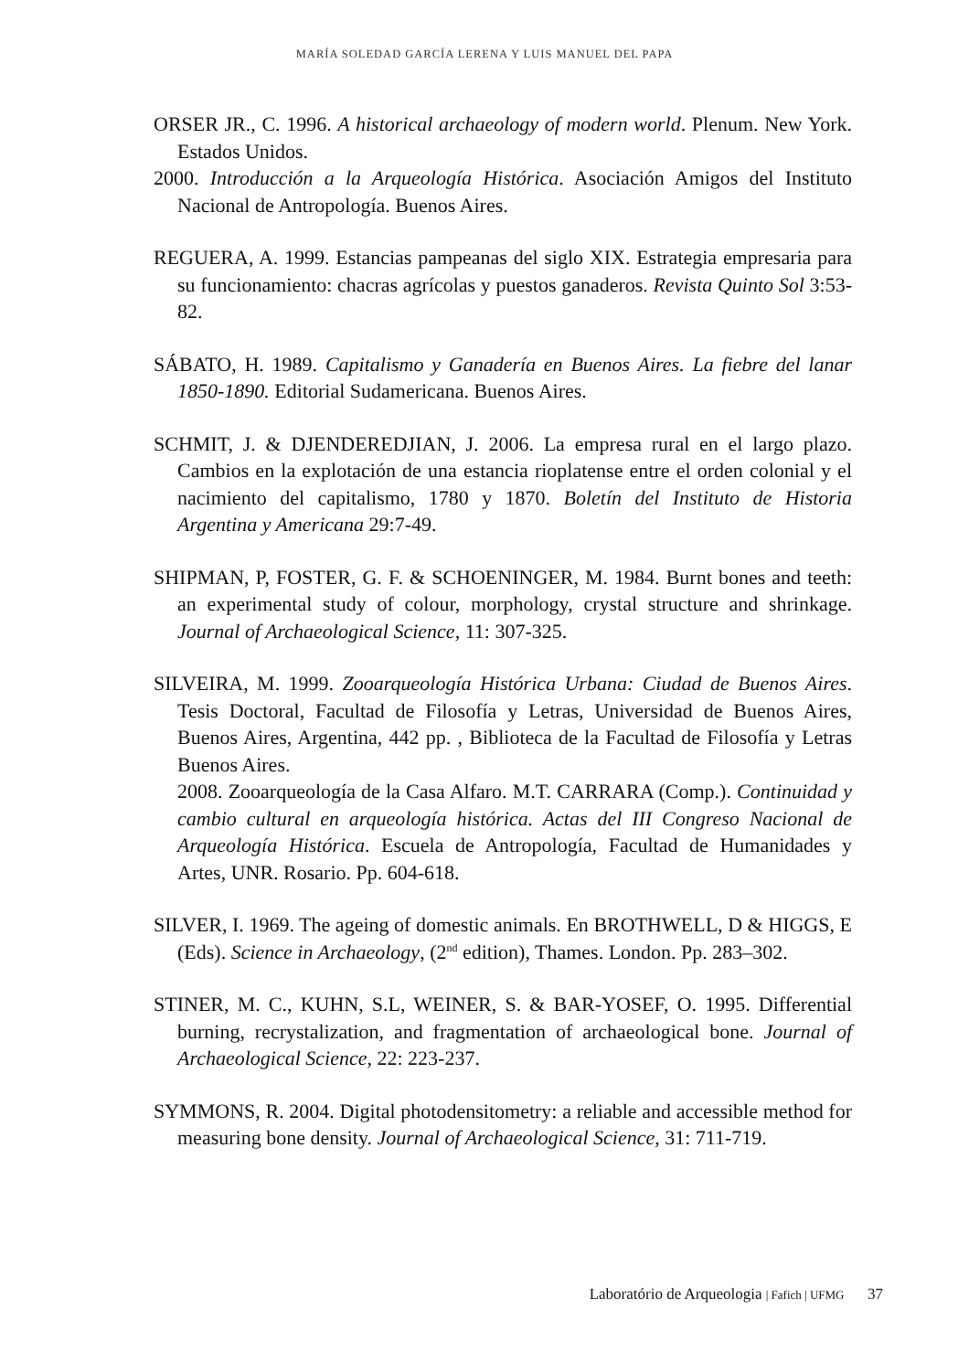MARÍA SOLEDAD GARCÍA LERENA Y LUIS MANUEL DEL PAPA
ORSER JR., C. 1996. A historical archaeology of modern world. Plenum. New York. Estados Unidos.
2000. Introducción a la Arqueología Histórica. Asociación Amigos del Instituto Nacional de Antropología. Buenos Aires.
REGUERA, A. 1999. Estancias pampeanas del siglo XIX. Estrategia empresaria para su funcionamiento: chacras agrícolas y puestos ganaderos. Revista Quinto Sol 3:53-82.
SÁBATO, H. 1989. Capitalismo y Ganadería en Buenos Aires. La fiebre del lanar 1850-1890. Editorial Sudamericana. Buenos Aires.
SCHMIT, J. & DJENDEREDJIAN, J. 2006. La empresa rural en el largo plazo. Cambios en la explotación de una estancia rioplatense entre el orden colonial y el nacimiento del capitalismo, 1780 y 1870. Boletín del Instituto de Historia Argentina y Americana 29:7-49.
SHIPMAN, P, FOSTER, G. F. & SCHOENINGER, M. 1984. Burnt bones and teeth: an experimental study of colour, morphology, crystal structure and shrinkage. Journal of Archaeological Science, 11: 307-325.
SILVEIRA, M. 1999. Zooarqueología Histórica Urbana: Ciudad de Buenos Aires. Tesis Doctoral, Facultad de Filosofía y Letras, Universidad de Buenos Aires, Buenos Aires, Argentina, 442 pp. , Biblioteca de la Facultad de Filosofía y Letras Buenos Aires.
2008. Zooarqueología de la Casa Alfaro. M.T. CARRARA (Comp.). Continuidad y cambio cultural en arqueología histórica. Actas del III Congreso Nacional de Arqueología Histórica. Escuela de Antropología, Facultad de Humanidades y Artes, UNR. Rosario. Pp. 604-618.
SILVER, I. 1969. The ageing of domestic animals. En BROTHWELL, D & HIGGS, E (Eds). Science in Archaeology, (2<sup>nd</sup> edition), Thames. London. Pp. 283–302.
STINER, M. C., KUHN, S.L, WEINER, S. & BAR-YOSEF, O. 1995. Differential burning, recrystalization, and fragmentation of archaeological bone. Journal of Archaeological Science, 22: 223-237.
SYMMONS, R. 2004. Digital photodensitometry: a reliable and accessible method for measuring bone density. Journal of Archaeological Science, 31: 711-719.
Laboratório de Arqueologia | Fafich | UFMG 37